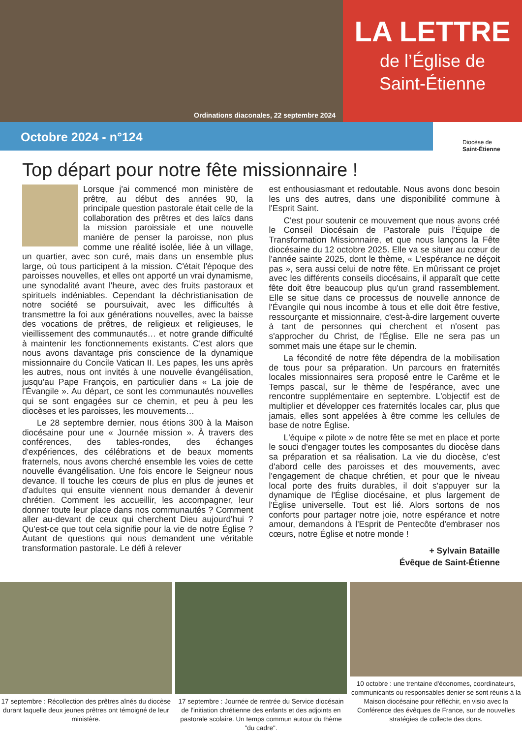Ordinations diaconales, 22 septembre 2024
LA LETTRE
de l’Église de
Saint-Étienne
Octobre 2024 - n°124
Diocèse de
Saint-Étienne
Top départ pour notre fête missionnaire !
Lorsque j'ai commencé mon ministère de prêtre, au début des années 90, la principale question pastorale était celle de la collaboration des prêtres et des laïcs dans la mission paroissiale et une nouvelle manière de penser la paroisse, non plus comme une réalité isolée, liée à un village, un quartier, avec son curé, mais dans un ensemble plus large, où tous participent à la mission. C'était l'époque des paroisses nouvelles, et elles ont apporté un vrai dynamisme, une synodalité avant l'heure, avec des fruits pastoraux et spirituels indéniables. Cependant la déchristianisation de notre société se poursuivait, avec les difficultés à transmettre la foi aux générations nouvelles, avec la baisse des vocations de prêtres, de religieux et religieuses, le vieillissement des communautés… et notre grande difficulté à maintenir les fonctionnements existants. C'est alors que nous avons davantage pris conscience de la dynamique missionnaire du Concile Vatican II. Les papes, les uns après les autres, nous ont invités à une nouvelle évangélisation, jusqu'au Pape François, en particulier dans « La joie de l'Évangile ». Au départ, ce sont les communautés nouvelles qui se sont engagées sur ce chemin, et peu à peu les diocèses et les paroisses, les mouvements…
Le 28 septembre dernier, nous étions 300 à la Maison diocésaine pour une « Journée mission ». À travers des conférences, des tables-rondes, des échanges d'expériences, des célébrations et de beaux moments fraternels, nous avons cherché ensemble les voies de cette nouvelle évangélisation. Une fois encore le Seigneur nous devance. Il touche les cœurs de plus en plus de jeunes et d'adultes qui ensuite viennent nous demander à devenir chrétien. Comment les accueillir, les accompagner, leur donner toute leur place dans nos communautés ? Comment aller au-devant de ceux qui cherchent Dieu aujourd'hui ? Qu'est-ce que tout cela signifie pour la vie de notre Église ? Autant de questions qui nous demandent une véritable transformation pastorale. Le défi à relever
est enthousiasmant et redoutable. Nous avons donc besoin les uns des autres, dans une disponibilité commune à l'Esprit Saint.
C'est pour soutenir ce mouvement que nous avons créé le Conseil Diocésain de Pastorale puis l'Équipe de Transformation Missionnaire, et que nous lançons la Fête diocésaine du 12 octobre 2025. Elle va se situer au cœur de l'année sainte 2025, dont le thème, « L'espérance ne déçoit pas », sera aussi celui de notre fête. En mûrissant ce projet avec les différents conseils diocésains, il apparaît que cette fête doit être beaucoup plus qu'un grand rassemblement. Elle se situe dans ce processus de nouvelle annonce de l'Évangile qui nous incombe à tous et elle doit être festive, ressourçante et missionnaire, c'est-à-dire largement ouverte à tant de personnes qui cherchent et n'osent pas s'approcher du Christ, de l'Église. Elle ne sera pas un sommet mais une étape sur le chemin.
La fécondité de notre fête dépendra de la mobilisation de tous pour sa préparation. Un parcours en fraternités locales missionnaires sera proposé entre le Carême et le Temps pascal, sur le thème de l'espérance, avec une rencontre supplémentaire en septembre. L'objectif est de multiplier et développer ces fraternités locales car, plus que jamais, elles sont appelées à être comme les cellules de base de notre Église.
L'équipe « pilote » de notre fête se met en place et porte le souci d'engager toutes les composantes du diocèse dans sa préparation et sa réalisation. La vie du diocèse, c'est d'abord celle des paroisses et des mouvements, avec l'engagement de chaque chrétien, et pour que le niveau local porte des fruits durables, il doit s'appuyer sur la dynamique de l'Église diocésaine, et plus largement de l'Église universelle. Tout est lié. Alors sortons de nos conforts pour partager notre joie, notre espérance et notre amour, demandons à l'Esprit de Pentecôte d'embraser nos cœurs, notre Église et notre monde !
+ Sylvain Bataille
Évêque de Saint-Étienne
17 septembre : Récollection des prêtres aînés du diocèse durant laquelle deux jeunes prêtres ont témoigné de leur ministère.
17 septembre : Journée de rentrée du Service diocésain de l'initiation chrétienne des enfants et des adjoints en pastorale scolaire. Un temps commun autour du thème "du cadre".
10 octobre : une trentaine d'économes, coordinateurs, communicants ou responsables denier se sont réunis à la Maison diocésaine pour réfléchir, en visio avec la Conférence des évêques de France, sur de nouvelles stratégies de collecte des dons.